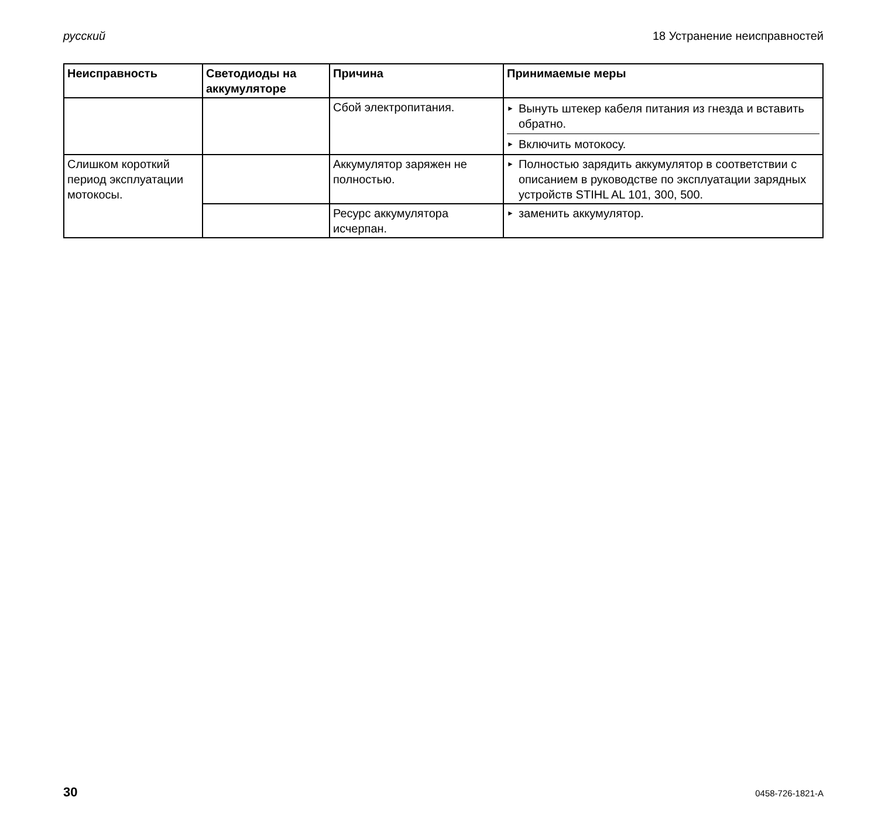русский 18 Устранение неисправностей
| Неисправность | Светодиоды на аккумуляторе | Причина | Принимаемые меры |
| --- | --- | --- | --- |
| | | Сбой электропитания. | ► Вынуть штекер кабеля питания из гнезда и вставить обратно. ► Включить мотокосу. |
| Слишком короткий период эксплуатации мотокосы. | | Аккумулятор заряжен не полностью. | ► Полностью зарядить аккумулятор в соответствии с описанием в руководстве по эксплуатации зарядных устройств STIHL AL 101, 300, 500. |
| | | Ресурс аккумулятора исчерпан. | ► заменить аккумулятор. |
30 0458-726-1821-A